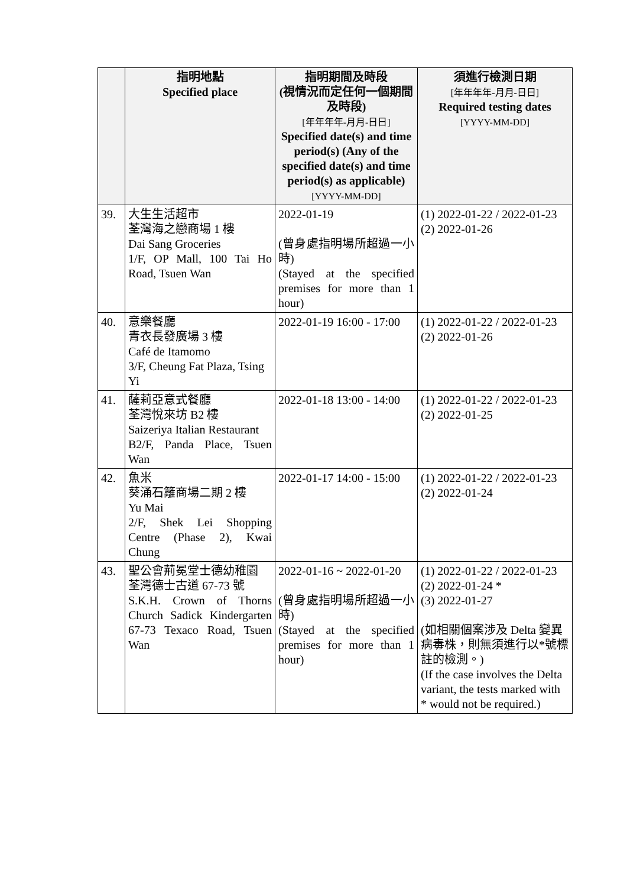| | 指明地點 Specified place | 指明期間及時段 (視情況而定任何一個期間及時段) [年年年年-月月-日日] Specified date(s) and time period(s) (Any of the specified date(s) and time period(s) as applicable) [YYYY-MM-DD] | 須進行檢測日期 [年年年年-月月-日日] Required testing dates [YYYY-MM-DD] |
| --- | --- | --- | --- |
| 39. | 大生生活超市 荃灣海之戀商場 1 樓 Dai Sang Groceries 1/F, OP Mall, 100 Tai Ho Road, Tsuen Wan | 2022-01-19 (曾身處指明場所超過一小時) (Stayed at the specified premises for more than 1 hour) | (1) 2022-01-22 / 2022-01-23 (2) 2022-01-26 |
| 40. | 意樂餐廳 青衣長發廣場 3 樓 Café de Itamomo 3/F, Cheung Fat Plaza, Tsing Yi | 2022-01-19 16:00 - 17:00 | (1) 2022-01-22 / 2022-01-23 (2) 2022-01-26 |
| 41. | 薩莉亞意式餐廳 荃灣悅來坊 B2 樓 Saizeriya Italian Restaurant B2/F, Panda Place, Tsuen Wan | 2022-01-18 13:00 - 14:00 | (1) 2022-01-22 / 2022-01-23 (2) 2022-01-25 |
| 42. | 魚米 葵涌石籬商場二期 2 樓 Yu Mai 2/F, Shek Lei Shopping Centre (Phase 2), Kwai Chung | 2022-01-17 14:00 - 15:00 | (1) 2022-01-22 / 2022-01-23 (2) 2022-01-24 |
| 43. | 聖公會荊冕堂士德幼稚園 荃灣德士古道 67-73 號 S.K.H. Crown of Thorns Church Sadick Kindergarten 67-73 Texaco Road, Tsuen Wan | 2022-01-16 ~ 2022-01-20 (曾身處指明場所超過一小時) (Stayed at the specified premises for more than 1 hour) | (1) 2022-01-22 / 2022-01-23 (2) 2022-01-24 * (3) 2022-01-27 (如相關個案涉及 Delta 變異病毒株，則無須進行以*號標註的檢測。) (If the case involves the Delta variant, the tests marked with * would not be required.) |